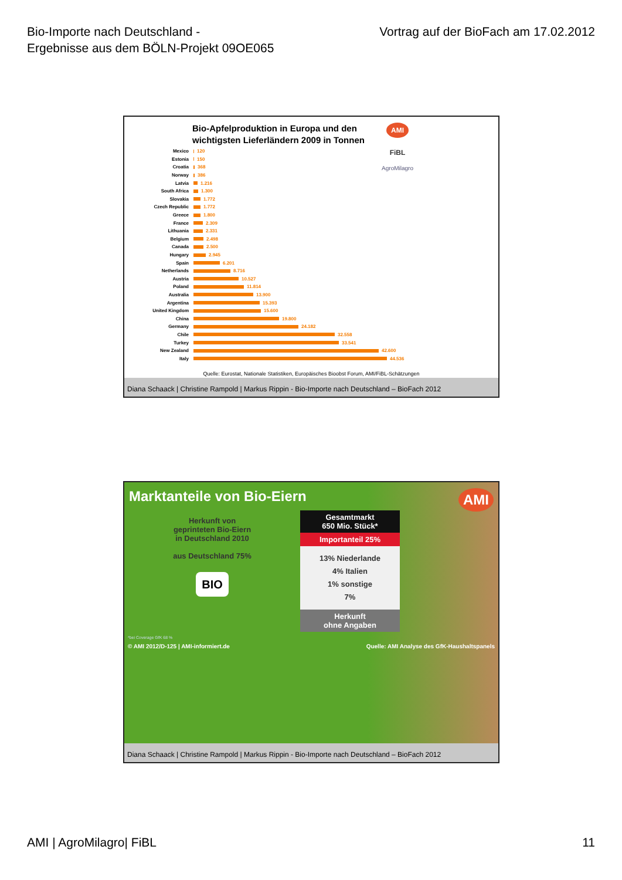Bio-Importe nach Deutschland -
Ergebnisse aus dem BÖLN-Projekt 09OE065
Vortrag auf der BioFach am 17.02.2012
AMI
FiBL
AgroMilagro
Bio-Apfelproduktion in Europa und den
wichtigsten Lieferländern 2009 in Tonnen
Mexico 120
Estonia 150
Croatia 368
Norway 386
Latvia 1.216
South Africa 1.300
Slovakia 1.772
Czech Republic 1.772
Greece 1.800
France 2.309
Lithuania 2.331
Belgium 2.498
Canada 2.500
Hungary 2.945
Spain 6.201
Netherlands 8.716
Austria 10.527
Poland 11.814
Australia 13.900
Argentina 15.393
United Kingdom 15.600
China 19.800
Germany 24.182
Chile 32.558
Turkey 33.541
New Zealand 42.600
Italy 44.536
Quelle: Eurostat, Nationale Statistiken, Europäisches Bioobst Forum, AMI/FiBL-Schätzungen
Diana Schaack | Christine Rampold | Markus Rippin - Bio-Importe nach Deutschland – BioFach 2012
Marktanteile von Bio-Eiern AMI
Herkunft von
geprinteten Bio-Eiern
in Deutschland 2010
aus Deutschland 75%
BIO
Gesamtmarkt
650 Mio. Stück*
Importanteil 25%
13% Niederlande
4% Italien
1% sonstige
7%
Herkunft
ohne Angaben
*bei Coverage GfK 68 %
© AMI 2012/D-125 | AMI-informiert.de Quelle: AMI Analyse des GfK-Haushaltspanels
Diana Schaack | Christine Rampold | Markus Rippin - Bio-Importe nach Deutschland – BioFach 2012
AMI | AgroMilagro| FiBL 11